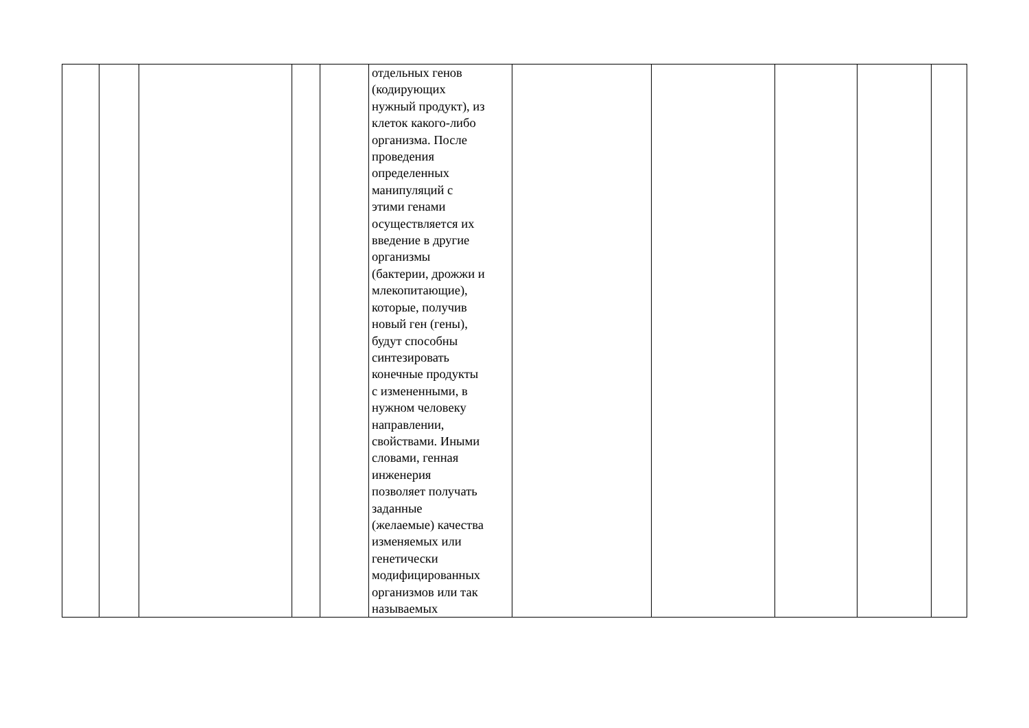| | | | | | отдельных генов (кодирующих нужный продукт), из клеток какого-либо организма. После проведения определенных манипуляций с этими генами осуществляется их введение в другие организмы (бактерии, дрожжи и млекопитающие), которые, получив новый ген (гены), будут способны синтезировать конечные продукты с измененными, в нужном человеку направлении, свойствами. Иными словами, генная инженерия позволяет получать заданные (желаемые) качества изменяемых или генетически модифицированных организмов или так называемых | | | | | |